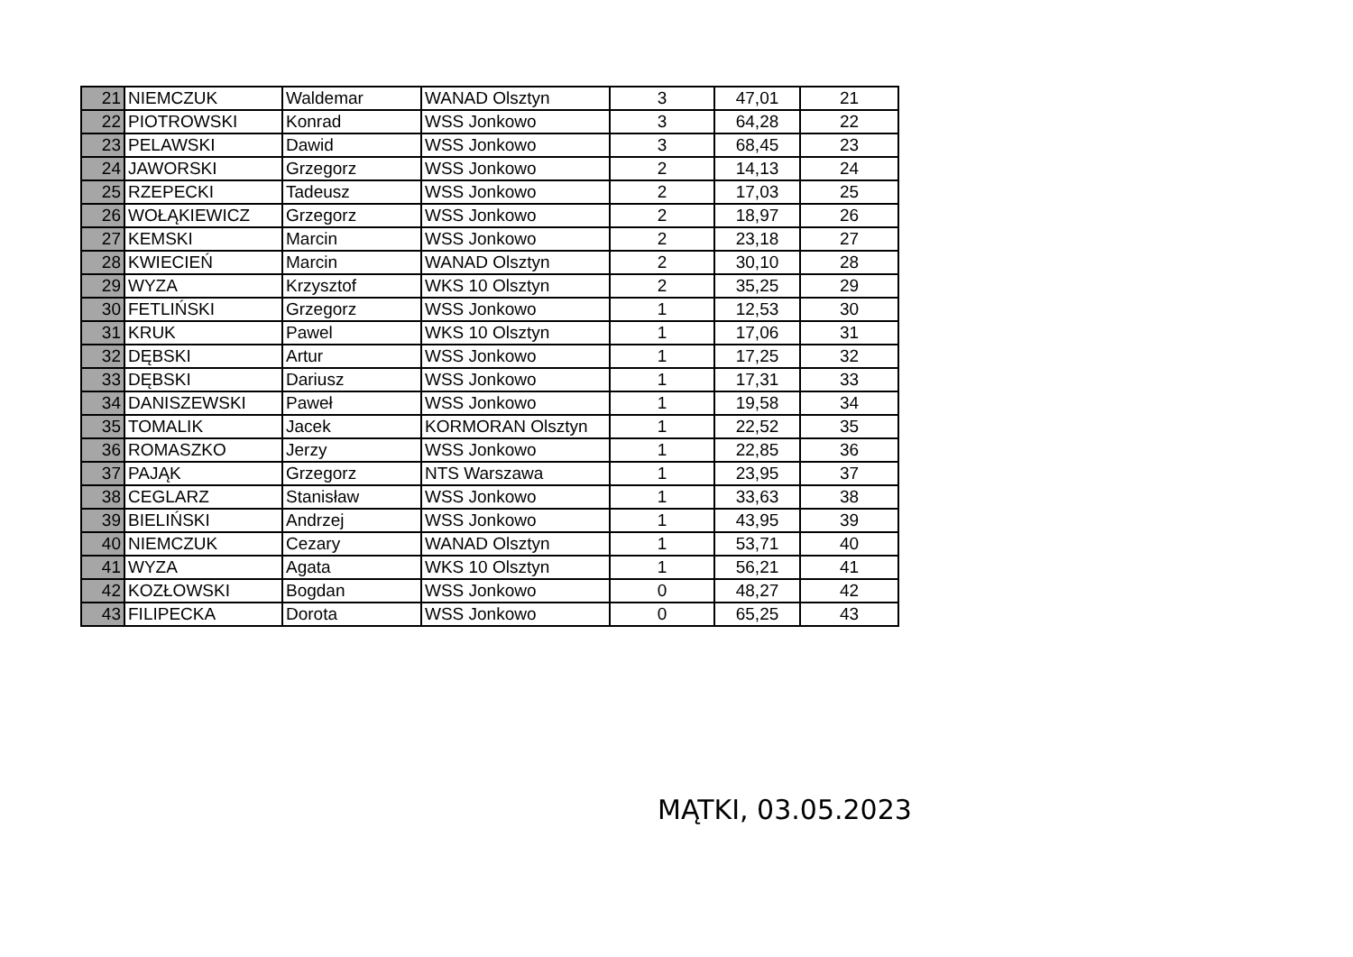| 21 | NIEMCZUK | Waldemar | WANAD Olsztyn | 3 | 47,01 | 21 |
| 22 | PIOTROWSKI | Konrad | WSS Jonkowo | 3 | 64,28 | 22 |
| 23 | PELAWSKI | Dawid | WSS Jonkowo | 3 | 68,45 | 23 |
| 24 | JAWORSKI | Grzegorz | WSS Jonkowo | 2 | 14,13 | 24 |
| 25 | RZEPECKI | Tadeusz | WSS Jonkowo | 2 | 17,03 | 25 |
| 26 | WOŁĄKIEWICZ | Grzegorz | WSS Jonkowo | 2 | 18,97 | 26 |
| 27 | KEMSKI | Marcin | WSS Jonkowo | 2 | 23,18 | 27 |
| 28 | KWIECIEŃ | Marcin | WANAD Olsztyn | 2 | 30,10 | 28 |
| 29 | WYZA | Krzysztof | WKS 10 Olsztyn | 2 | 35,25 | 29 |
| 30 | FETLIŃSKI | Grzegorz | WSS Jonkowo | 1 | 12,53 | 30 |
| 31 | KRUK | Pawel | WKS 10 Olsztyn | 1 | 17,06 | 31 |
| 32 | DĘBSKI | Artur | WSS Jonkowo | 1 | 17,25 | 32 |
| 33 | DĘBSKI | Dariusz | WSS Jonkowo | 1 | 17,31 | 33 |
| 34 | DANISZEWSKI | Paweł | WSS Jonkowo | 1 | 19,58 | 34 |
| 35 | TOMALIK | Jacek | KORMORAN Olsztyn | 1 | 22,52 | 35 |
| 36 | ROMASZKO | Jerzy | WSS Jonkowo | 1 | 22,85 | 36 |
| 37 | PAJĄK | Grzegorz | NTS Warszawa | 1 | 23,95 | 37 |
| 38 | CEGLARZ | Stanisław | WSS Jonkowo | 1 | 33,63 | 38 |
| 39 | BIELIŃSKI | Andrzej | WSS Jonkowo | 1 | 43,95 | 39 |
| 40 | NIEMCZUK | Cezary | WANAD Olsztyn | 1 | 53,71 | 40 |
| 41 | WYZA | Agata | WKS 10 Olsztyn | 1 | 56,21 | 41 |
| 42 | KOZŁOWSKI | Bogdan | WSS Jonkowo | 0 | 48,27 | 42 |
| 43 | FILIPECKA | Dorota | WSS Jonkowo | 0 | 65,25 | 43 |
MĄTKI, 03.05.2023